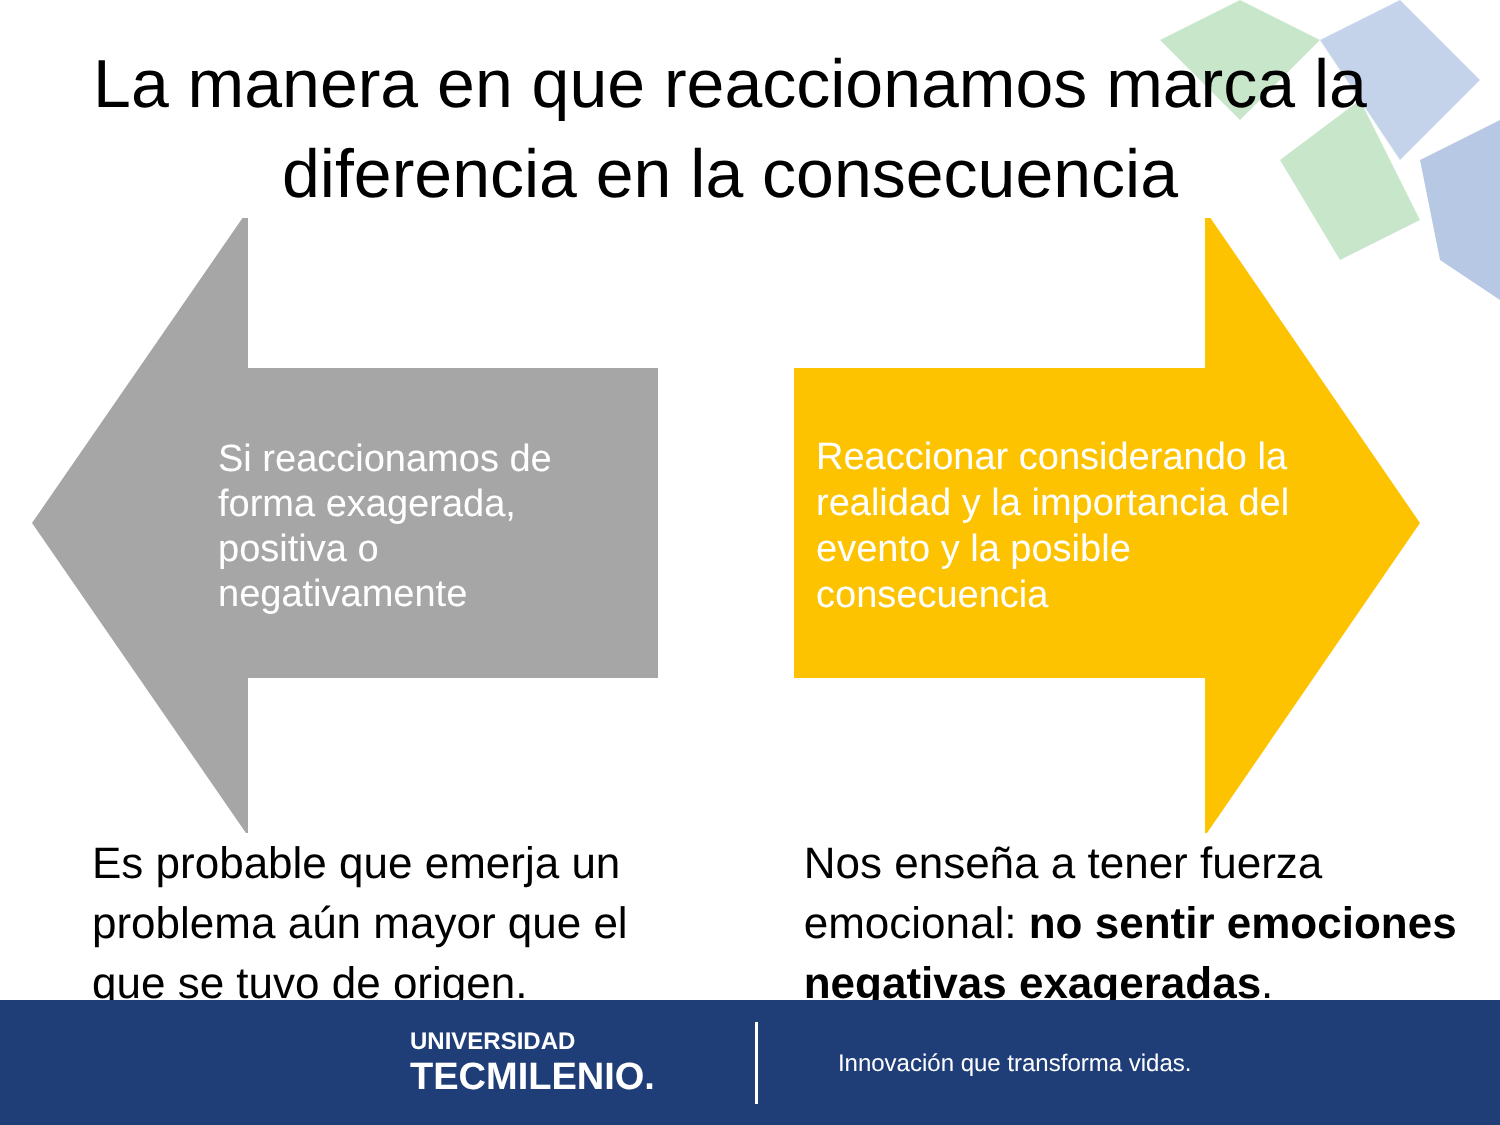La manera en que reaccionamos marca la diferencia en la consecuencia
Si reaccionamos de forma exagerada, positiva o negativamente
Reaccionar considerando la realidad y la importancia del evento y la posible consecuencia
Es probable que emerja un problema aún mayor que el que se tuvo de origen.
Nos enseña a tener fuerza emocional: no sentir emociones negativas exageradas.
UNIVERSIDAD
TECMILENIO.
Innovación que transforma vidas.